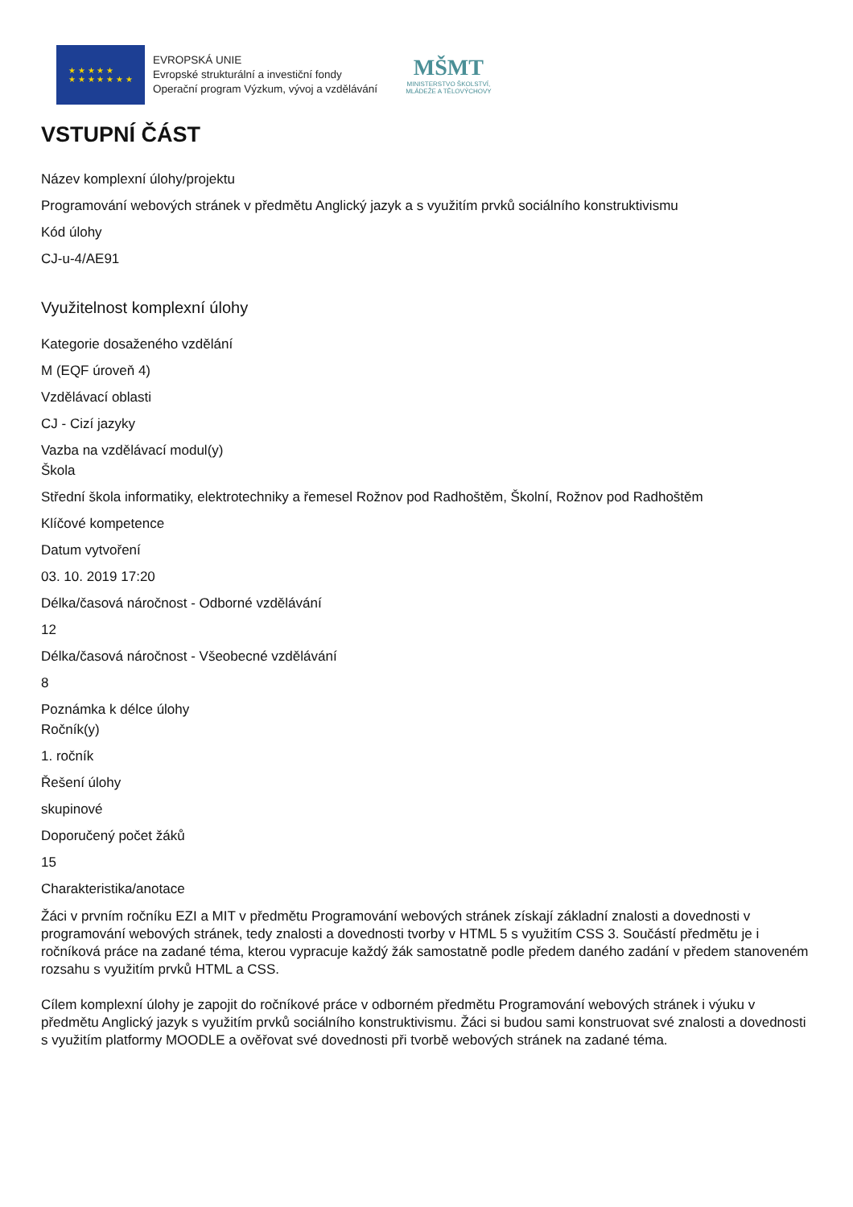★ ★ ★ ★ ★
★ ★ ★ ★ ★ ★ ★
EVROPSKÁ UNIE
Evropské strukturální a investiční fondy
Operační program Výzkum, vývoj a vzdělávání
MŠMT
MINISTERSTVO ŠKOLSTVÍ,
MLÁDEŽE A TĚLOVÝCHOVY
VSTUPNÍ ČÁST
Název komplexní úlohy/projektu
Programování webových stránek v předmětu Anglický jazyk a s využitím prvků sociálního konstruktivismu
Kód úlohy
CJ-u-4/AE91
Využitelnost komplexní úlohy
Kategorie dosaženého vzdělání
M (EQF úroveň 4)
Vzdělávací oblasti
CJ - Cizí jazyky
Vazba na vzdělávací modul(y)
Škola
Střední škola informatiky, elektrotechniky a řemesel Rožnov pod Radhoštěm, Školní, Rožnov pod Radhoštěm
Klíčové kompetence
Datum vytvoření
03. 10. 2019 17:20
Délka/časová náročnost - Odborné vzdělávání
12
Délka/časová náročnost - Všeobecné vzdělávání
8
Poznámka k délce úlohy
Ročník(y)
1. ročník
Řešení úlohy
skupinové
Doporučený počet žáků
15
Charakteristika/anotace
Žáci v prvním ročníku EZI a MIT v předmětu Programování webových stránek získají základní znalosti a dovednosti v programování webových stránek, tedy znalosti a dovednosti tvorby v HTML 5 s využitím CSS 3. Součástí předmětu je i ročníková práce na zadané téma, kterou vypracuje každý žák samostatně podle předem daného zadání v předem stanoveném rozsahu s využitím prvků HTML a CSS.
Cílem komplexní úlohy je zapojit do ročníkové práce v odborném předmětu Programování webových stránek i výuku v předmětu Anglický jazyk s využitím prvků sociálního konstruktivismu. Žáci si budou sami konstruovat své znalosti a dovednosti s využitím platformy MOODLE a ověřovat své dovednosti při tvorbě webových stránek na zadané téma.